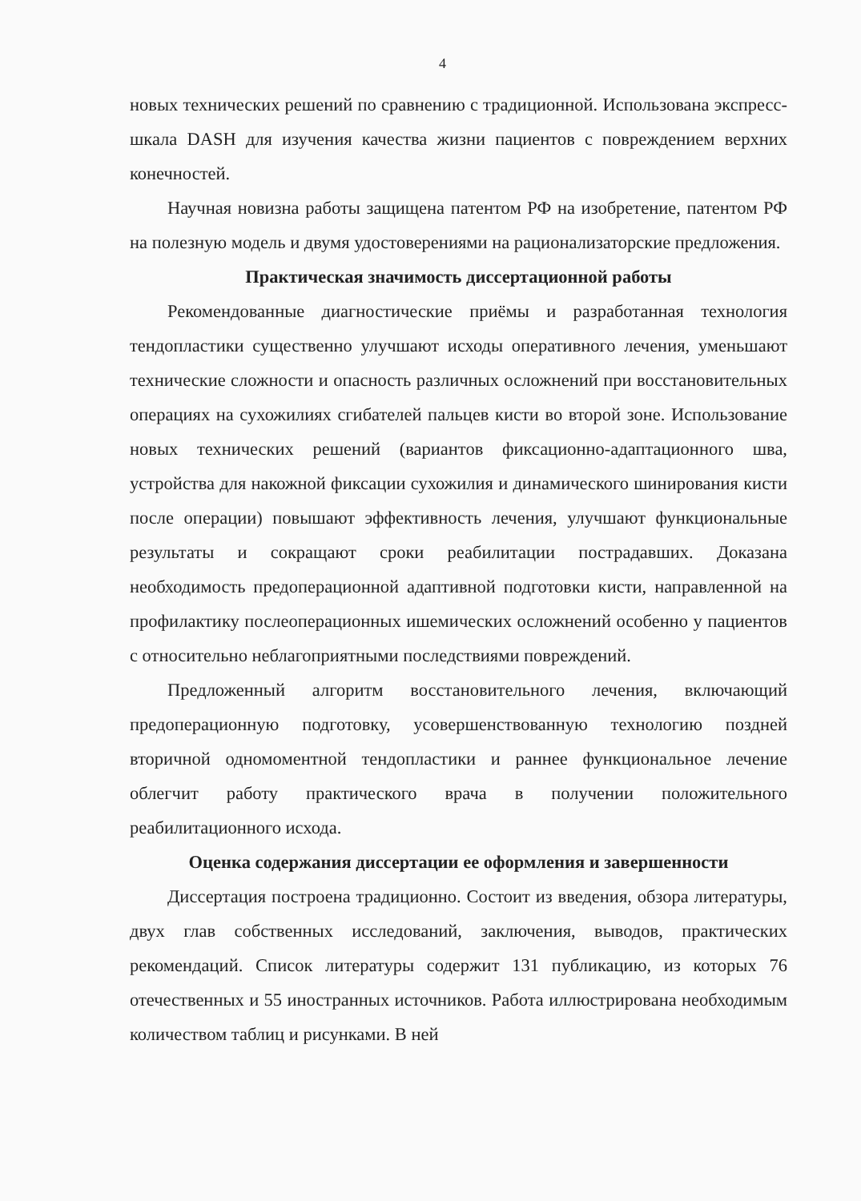4
новых технических решений по сравнению с традиционной. Использована экспресс-шкала DASH для изучения качества жизни пациентов с повреждением верхних конечностей.
Научная новизна работы защищена патентом РФ на изобретение, патентом РФ на полезную модель и двумя удостоверениями на рационализаторские предложения.
Практическая значимость диссертационной работы
Рекомендованные диагностические приёмы и разработанная технология тендопластики существенно улучшают исходы оперативного лечения, уменьшают технические сложности и опасность различных осложнений при восстановительных операциях на сухожилиях сгибателей пальцев кисти во второй зоне. Использование новых технических решений (вариантов фиксационно-адаптационного шва, устройства для накожной фиксации сухожилия и динамического шинирования кисти после операции) повышают эффективность лечения, улучшают функциональные результаты и сокращают сроки реабилитации пострадавших. Доказана необходимость предоперационной адаптивной подготовки кисти, направленной на профилактику послеоперационных ишемических осложнений особенно у пациентов с относительно неблагоприятными последствиями повреждений.
Предложенный алгоритм восстановительного лечения, включающий предоперационную подготовку, усовершенствованную технологию поздней вторичной одномоментной тендопластики и раннее функциональное лечение облегчит работу практического врача в получении положительного реабилитационного исхода.
Оценка содержания диссертации ее оформления и завершенности
Диссертация построена традиционно. Состоит из введения, обзора литературы, двух глав собственных исследований, заключения, выводов, практических рекомендаций. Список литературы содержит 131 публикацию, из которых 76 отечественных и 55 иностранных источников. Работа иллюстрирована необходимым количеством таблиц и рисунками. В ней